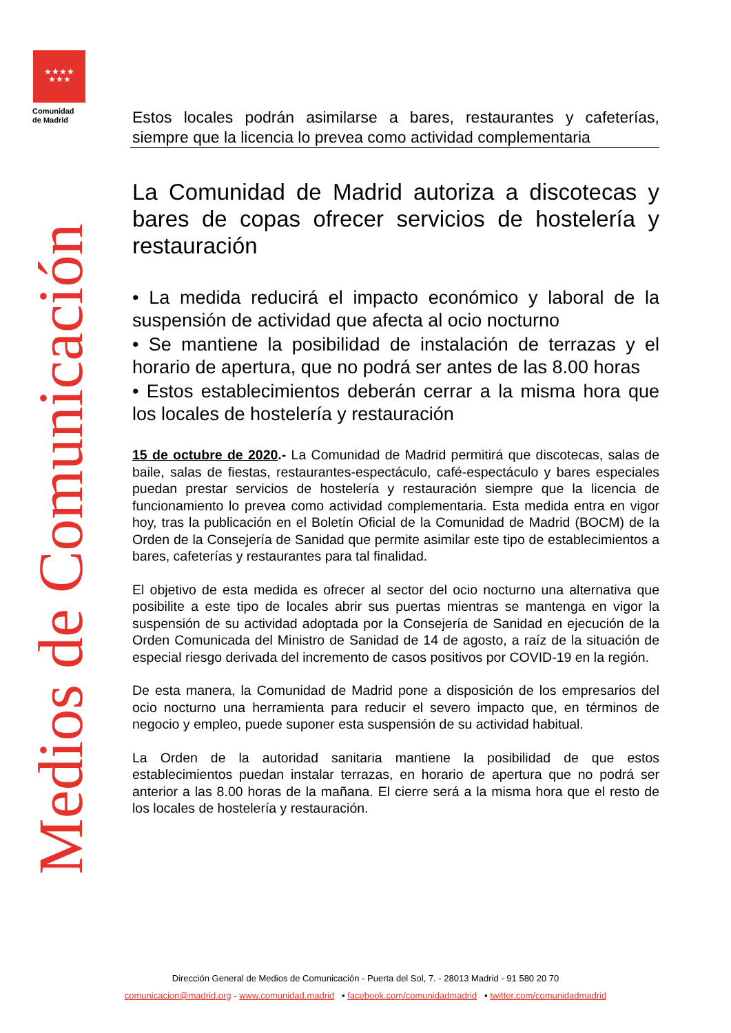★★★★
★★★
Comunidad
de Madrid
Medios de Comunicación
Estos locales podrán asimilarse a bares, restaurantes y cafeterías, siempre que la licencia lo prevea como actividad complementaria
La Comunidad de Madrid autoriza a discotecas y bares de copas ofrecer servicios de hostelería y restauración
• La medida reducirá el impacto económico y laboral de la suspensión de actividad que afecta al ocio nocturno
• Se mantiene la posibilidad de instalación de terrazas y el horario de apertura, que no podrá ser antes de las 8.00 horas
• Estos establecimientos deberán cerrar a la misma hora que los locales de hostelería y restauración
15 de octubre de 2020.- La Comunidad de Madrid permitirá que discotecas, salas de baile, salas de fiestas, restaurantes-espectáculo, café-espectáculo y bares especiales puedan prestar servicios de hostelería y restauración siempre que la licencia de funcionamiento lo prevea como actividad complementaria. Esta medida entra en vigor hoy, tras la publicación en el Boletín Oficial de la Comunidad de Madrid (BOCM) de la Orden de la Consejería de Sanidad que permite asimilar este tipo de establecimientos a bares, cafeterías y restaurantes para tal finalidad.
El objetivo de esta medida es ofrecer al sector del ocio nocturno una alternativa que posibilite a este tipo de locales abrir sus puertas mientras se mantenga en vigor la suspensión de su actividad adoptada por la Consejería de Sanidad en ejecución de la Orden Comunicada del Ministro de Sanidad de 14 de agosto, a raíz de la situación de especial riesgo derivada del incremento de casos positivos por COVID-19 en la región.
De esta manera, la Comunidad de Madrid pone a disposición de los empresarios del ocio nocturno una herramienta para reducir el severo impacto que, en términos de negocio y empleo, puede suponer esta suspensión de su actividad habitual.
La Orden de la autoridad sanitaria mantiene la posibilidad de que estos establecimientos puedan instalar terrazas, en horario de apertura que no podrá ser anterior a las 8.00 horas de la mañana. El cierre será a la misma hora que el resto de los locales de hostelería y restauración.
Dirección General de Medios de Comunicación - Puerta del Sol, 7. - 28013 Madrid - 91 580 20 70
comunicacion@madrid.org - www.comunidad.madrid ▪ facebook.com/comunidadmadrid ▪ twitter.com/comunidadmadrid